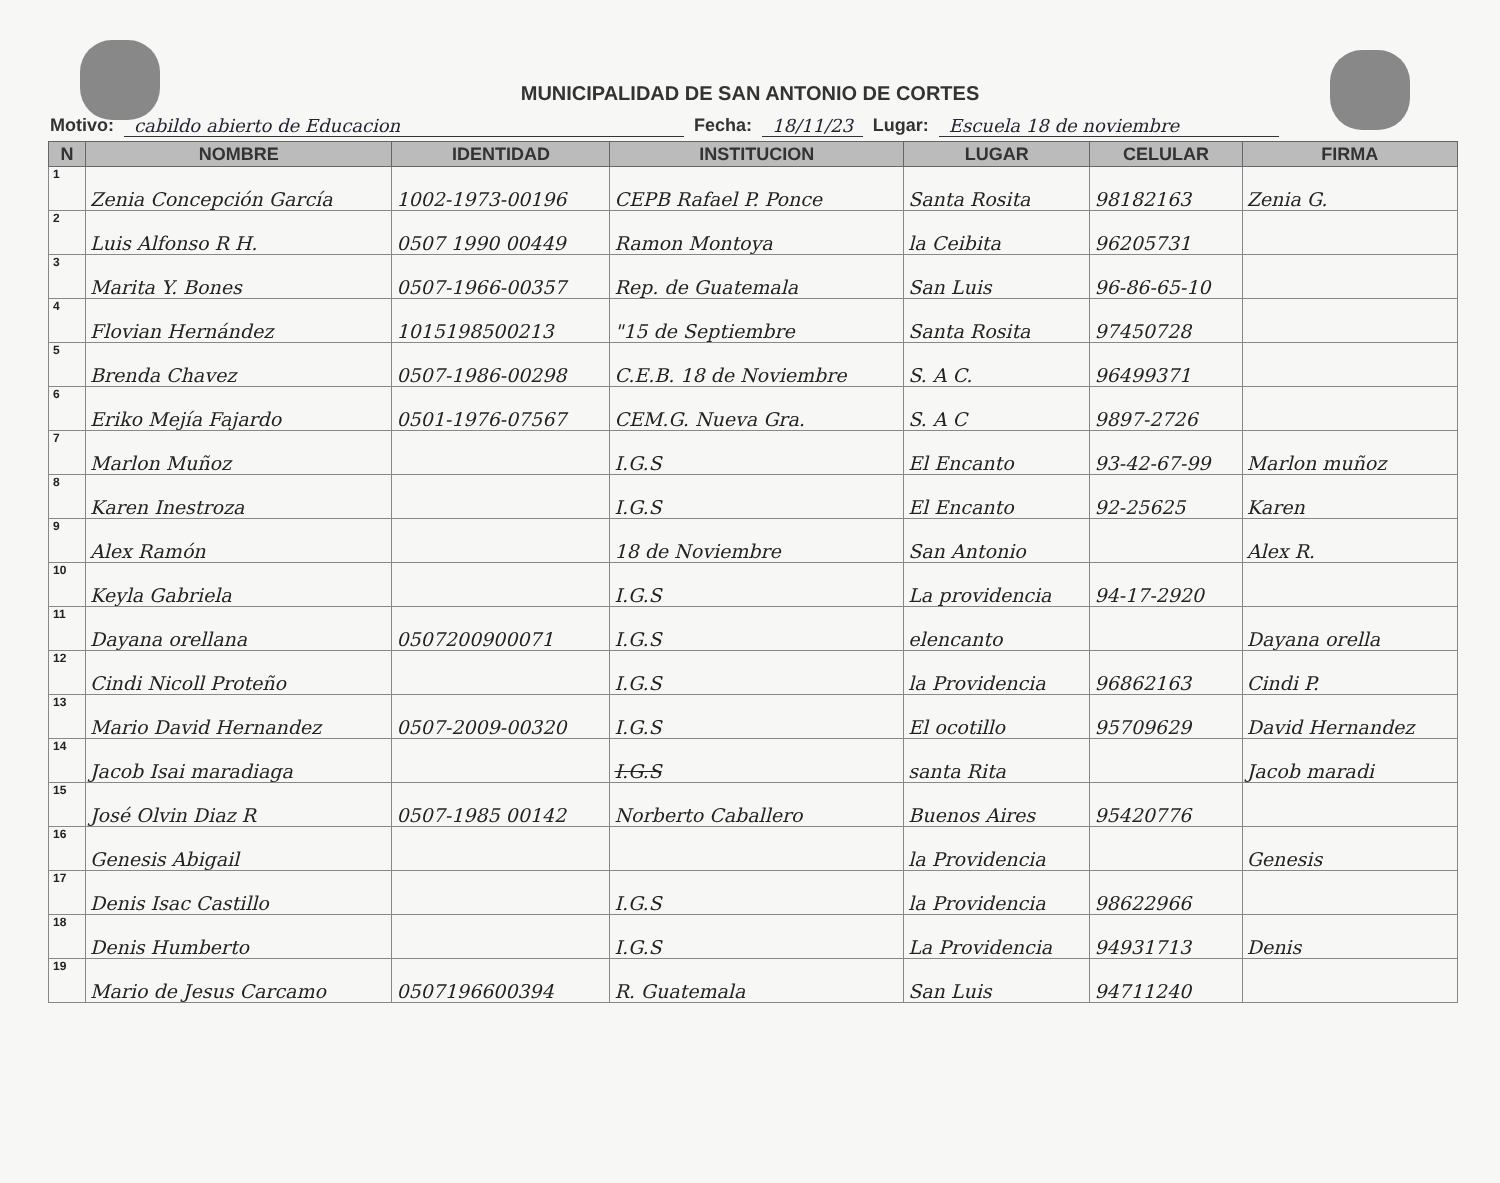MUNICIPALIDAD DE SAN ANTONIO DE CORTES
Motivo: cabildo abierto de Educacion Fecha: 18/11/23 Lugar: Escuela 18 de noviembre
| N | NOMBRE | IDENTIDAD | INSTITUCION | LUGAR | CELULAR | FIRMA |
| --- | --- | --- | --- | --- | --- | --- |
| 1 | Zenia Concepción García | 1002-1973-00196 | CEPB Rafael P. Ponce | Santa Rosita | 98182163 | Zenia G. |
| 2 | Luis Alfonso R H. | 0507 1990 00449 | Ramon Montoya | la Ceibita | 96205731 | |
| 3 | Marita Y. Bones | 0507-1966-00357 | Rep. de Guatemala | San Luis | 96-86-65-10 | |
| 4 | Flovian Hernández | 1015198500213 | "15 de Septiembre | Santa Rosita | 97450728 | |
| 5 | Brenda Chavez | 0507-1986-00298 | C.E.B. 18 de Noviembre | S. A C. | 96499371 | |
| 6 | Eriko Mejía Fajardo | 0501-1976-07567 | CEM.G. Nueva Gra. | S. A C | 9897-2726 | |
| 7 | Marlon Muñoz | | I.G.S | El Encanto | 93-42-67-99 | Marlon muñoz |
| 8 | Karen Inestroza | | I.G.S | El Encanto | 92-25625 | Karen |
| 9 | Alex Ramón | | 18 de Noviembre | San Antonio | | Alex R. |
| 10 | Keyla Gabriela | | I.G.S | La providencia | 94-17-2920 | |
| 11 | Dayana orellana | 0507200900071 | I.G.S | elencanto | | Dayana orella |
| 12 | Cindi Nicoll Proteño | | I.G.S | la Providencia | 96862163 | Cindi P. |
| 13 | Mario David Hernandez | 0507-2009-00320 | I.G.S | El ocotillo | 95709629 | David Hernandez |
| 14 | Jacob Isai maradiaga | | I.G.S | santa Rita | | Jacob maradi |
| 15 | José Olvin Diaz R | 0507-1985 00142 | Norberto Caballero | Buenos Aires | 95420776 | |
| 16 | Genesis Abigail | | | la Providencia | | Genesis |
| 17 | Denis Isac Castillo | | I.G.S | la Providencia | 98622966 | |
| 18 | Denis Humberto | | I.G.S | La Providencia | 94931713 | Denis |
| 19 | Mario de Jesus Carcamo | 0507196600394 | R. Guatemala | San Luis | 94711240 | |